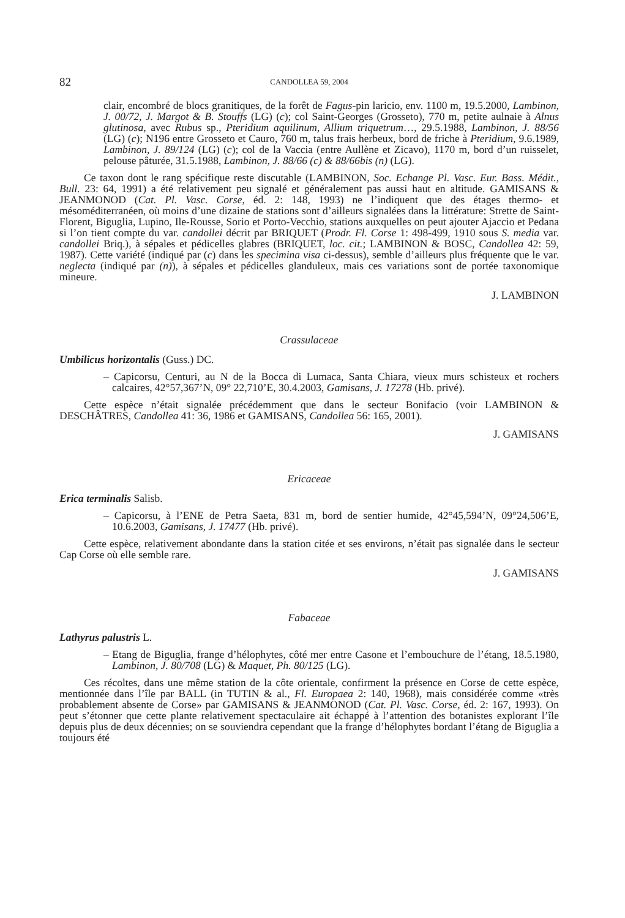82 CANDOLLEA 59, 2004
clair, encombré de blocs granitiques, de la forêt de Fagus-pin laricio, env. 1100 m, 19.5.2000, Lambinon, J. 00/72, J. Margot & B. Stouffs (LG) (c); col Saint-Georges (Grosseto), 770 m, petite aulnaie à Alnus glutinosa, avec Rubus sp., Pteridium aquilinum, Allium triquetrum…, 29.5.1988, Lambinon, J. 88/56 (LG) (c); N196 entre Grosseto et Cauro, 760 m, talus frais herbeux, bord de friche à Pteridium, 9.6.1989, Lambinon, J. 89/124 (LG) (c); col de la Vaccia (entre Aullène et Zicavo), 1170 m, bord d’un ruisselet, pelouse pâturée, 31.5.1988, Lambinon, J. 88/66 (c) & 88/66bis (n) (LG).
Ce taxon dont le rang spécifique reste discutable (LAMBINON, Soc. Echange Pl. Vasc. Eur. Bass. Médit., Bull. 23: 64, 1991) a été relativement peu signalé et généralement pas aussi haut en altitude. GAMISANS & JEANMONOD (Cat. Pl. Vasc. Corse, éd. 2: 148, 1993) ne l’indiquent que des étages thermo- et mésoméditerranéen, où moins d’une dizaine de stations sont d’ailleurs signalées dans la littérature: Strette de Saint-Florent, Biguglia, Lupino, Ile-Rousse, Sorio et Porto-Vecchio, stations auxquelles on peut ajouter Ajaccio et Pedana si l’on tient compte du var. candollei décrit par BRIQUET (Prodr. Fl. Corse 1: 498-499, 1910 sous S. media var. candollei Briq.), à sépales et pédicelles glabres (BRIQUET, loc. cit.; LAMBINON & BOSC, Candollea 42: 59, 1987). Cette variété (indiqué par (c) dans les specimina visa ci-dessus), semble d’ailleurs plus fréquente que le var. neglecta (indiqué par (n)), à sépales et pédicelles glanduleux, mais ces variations sont de portée taxonomique mineure.
J. LAMBINON
Crassulaceae
Umbilicus horizontalis (Guss.) DC.
– Capicorsu, Centuri, au N de la Bocca di Lumaca, Santa Chiara, vieux murs schisteux et rochers calcaires, 42°57,367’N, 09° 22,710’E, 30.4.2003, Gamisans, J. 17278 (Hb. privé).
Cette espèce n’était signalée précédemment que dans le secteur Bonifacio (voir LAMBINON & DESCHÂTRES, Candollea 41: 36, 1986 et GAMISANS, Candollea 56: 165, 2001).
J. GAMISANS
Ericaceae
Erica terminalis Salisb.
– Capicorsu, à l’ENE de Petra Saeta, 831 m, bord de sentier humide, 42°45,594’N, 09°24,506’E, 10.6.2003, Gamisans, J. 17477 (Hb. privé).
Cette espèce, relativement abondante dans la station citée et ses environs, n’était pas signalée dans le secteur Cap Corse où elle semble rare.
J. GAMISANS
Fabaceae
Lathyrus palustris L.
– Etang de Biguglia, frange d’hélophytes, côté mer entre Casone et l’embouchure de l’étang, 18.5.1980, Lambinon, J. 80/708 (LG) & Maquet, Ph. 80/125 (LG).
Ces récoltes, dans une même station de la côte orientale, confirment la présence en Corse de cette espèce, mentionnée dans l’île par BALL (in TUTIN & al., Fl. Europaea 2: 140, 1968), mais considérée comme «très probablement absente de Corse» par GAMISANS & JEANMONOD (Cat. Pl. Vasc. Corse, éd. 2: 167, 1993). On peut s’étonner que cette plante relativement spectaculaire ait échappé à l’attention des botanistes explorant l’île depuis plus de deux décennies; on se souviendra cependant que la frange d’hélophytes bordant l’étang de Biguglia a toujours été